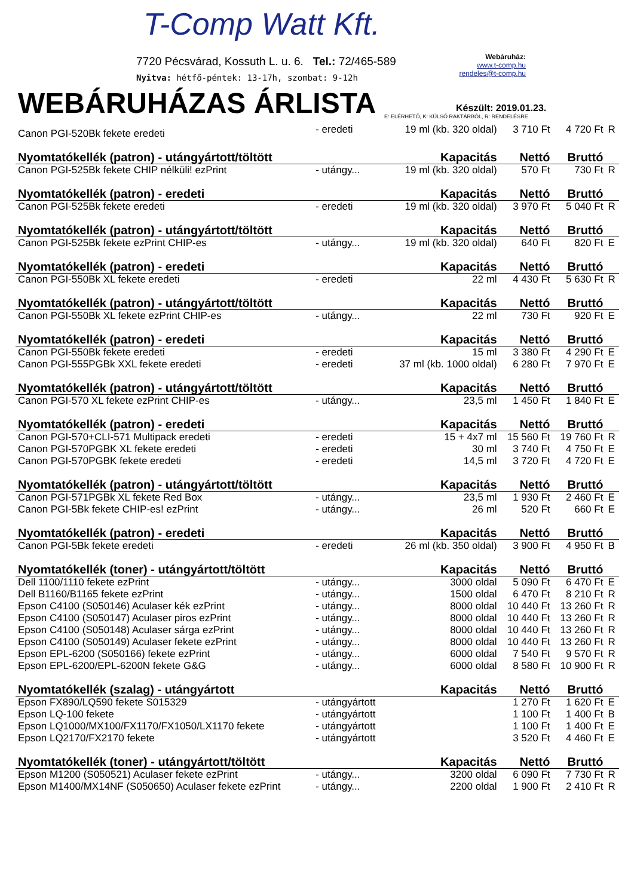T-Comp Watt Kft.
7720 Pécsvárad, Kossuth L. u. 6. Tel.: 72/465-589
Nyitva: hétfő-péntek: 13-17h, szombat: 9-12h
Webáruház:
www.t-comp.hu
rendeles@t-comp.hu
WEBÁRUHÁZAS ÁRLISTA
Készült: 2019.01.23.
E: ELÉRHETŐ, K: KÜLSŐ RAKTÁRBÓL, R: RENDELÉSRE
| Canon PGI-520Bk fekete eredeti | - eredeti | 19 ml (kb. 320 oldal) | 3 710 Ft | 4 720 Ft | R |
| Nyomtatókellék (patron) - utángyártott/töltött Kapacitás | | | Nettó | Bruttó | |
| Canon PGI-525Bk fekete CHIP nélküli! ezPrint | - utángy... | 19 ml (kb. 320 oldal) | 570 Ft | 730 Ft | R |
| Nyomtatókellék (patron) - eredeti Kapacitás | | | Nettó | Bruttó | |
| Canon PGI-525Bk fekete eredeti | - eredeti | 19 ml (kb. 320 oldal) | 3 970 Ft | 5 040 Ft | R |
| Nyomtatókellék (patron) - utángyártott/töltött Kapacitás | | | Nettó | Bruttó | |
| Canon PGI-525Bk fekete ezPrint CHIP-es | - utángy... | 19 ml (kb. 320 oldal) | 640 Ft | 820 Ft | E |
| Nyomtatókellék (patron) - eredeti Kapacitás | | | Nettó | Bruttó | |
| Canon PGI-550Bk XL fekete eredeti | - eredeti | 22 ml | 4 430 Ft | 5 630 Ft | R |
| Nyomtatókellék (patron) - utángyártott/töltött Kapacitás | | | Nettó | Bruttó | |
| Canon PGI-550Bk XL fekete ezPrint CHIP-es | - utángy... | 22 ml | 730 Ft | 920 Ft | E |
| Nyomtatókellék (patron) - eredeti Kapacitás | | | Nettó | Bruttó | |
| Canon PGI-550Bk fekete eredeti | - eredeti | 15 ml | 3 380 Ft | 4 290 Ft | E |
| Canon PGI-555PGBk XXL fekete eredeti | - eredeti | 37 ml (kb. 1000 oldal) | 6 280 Ft | 7 970 Ft | E |
| Nyomtatókellék (patron) - utángyártott/töltött Kapacitás | | | Nettó | Bruttó | |
| Canon PGI-570 XL fekete ezPrint CHIP-es | - utángy... | 23,5 ml | 1 450 Ft | 1 840 Ft | E |
| Nyomtatókellék (patron) - eredeti Kapacitás | | | Nettó | Bruttó | |
| Canon PGI-570+CLI-571 Multipack eredeti | - eredeti | 15 + 4x7 ml | 15 560 Ft | 19 760 Ft | R |
| Canon PGI-570PGBK XL fekete eredeti | - eredeti | 30 ml | 3 740 Ft | 4 750 Ft | E |
| Canon PGI-570PGBK fekete eredeti | - eredeti | 14,5 ml | 3 720 Ft | 4 720 Ft | E |
| Nyomtatókellék (patron) - utángyártott/töltött Kapacitás | | | Nettó | Bruttó | |
| Canon PGI-571PGBk XL fekete Red Box | - utángy... | 23,5 ml | 1 930 Ft | 2 460 Ft | E |
| Canon PGI-5Bk fekete CHIP-es! ezPrint | - utángy... | 26 ml | 520 Ft | 660 Ft | E |
| Nyomtatókellék (patron) - eredeti Kapacitás | | | Nettó | Bruttó | |
| Canon PGI-5Bk fekete eredeti | - eredeti | 26 ml (kb. 350 oldal) | 3 900 Ft | 4 950 Ft | B |
| Nyomtatókellék (toner) - utángyártott/töltött Kapacitás | | | Nettó | Bruttó | |
| Dell 1100/1110 fekete ezPrint | - utángy... | 3000 oldal | 5 090 Ft | 6 470 Ft | E |
| Dell B1160/B1165 fekete ezPrint | - utángy... | 1500 oldal | 6 470 Ft | 8 210 Ft | R |
| Epson C4100 (S050146) Aculaser kék ezPrint | - utángy... | 8000 oldal | 10 440 Ft | 13 260 Ft | R |
| Epson C4100 (S050147) Aculaser piros ezPrint | - utángy... | 8000 oldal | 10 440 Ft | 13 260 Ft | R |
| Epson C4100 (S050148) Aculaser sárga ezPrint | - utángy... | 8000 oldal | 10 440 Ft | 13 260 Ft | R |
| Epson C4100 (S050149) Aculaser fekete ezPrint | - utángy... | 8000 oldal | 10 440 Ft | 13 260 Ft | R |
| Epson EPL-6200 (S050166) fekete ezPrint | - utángy... | 6000 oldal | 7 540 Ft | 9 570 Ft | R |
| Epson EPL-6200/EPL-6200N fekete G&G | - utángy... | 6000 oldal | 8 580 Ft | 10 900 Ft | R |
| Nyomtatókellék (szalag) - utángyártott Kapacitás | | | Nettó | Bruttó | |
| Epson FX890/LQ590 fekete S015329 | - utángyártott | | 1 270 Ft | 1 620 Ft | E |
| Epson LQ-100 fekete | - utángyártott | | 1 100 Ft | 1 400 Ft | B |
| Epson LQ1000/MX100/FX1170/FX1050/LX1170 fekete | - utángyártott | | 1 100 Ft | 1 400 Ft | E |
| Epson LQ2170/FX2170 fekete | - utángyártott | | 3 520 Ft | 4 460 Ft | E |
| Nyomtatókellék (toner) - utángyártott/töltött Kapacitás | | | Nettó | Bruttó | |
| Epson M1200 (S050521) Aculaser fekete ezPrint | - utángy... | 3200 oldal | 6 090 Ft | 7 730 Ft | R |
| Epson M1400/MX14NF (S050650) Aculaser fekete ezPrint | - utángy... | 2200 oldal | 1 900 Ft | 2 410 Ft | R |